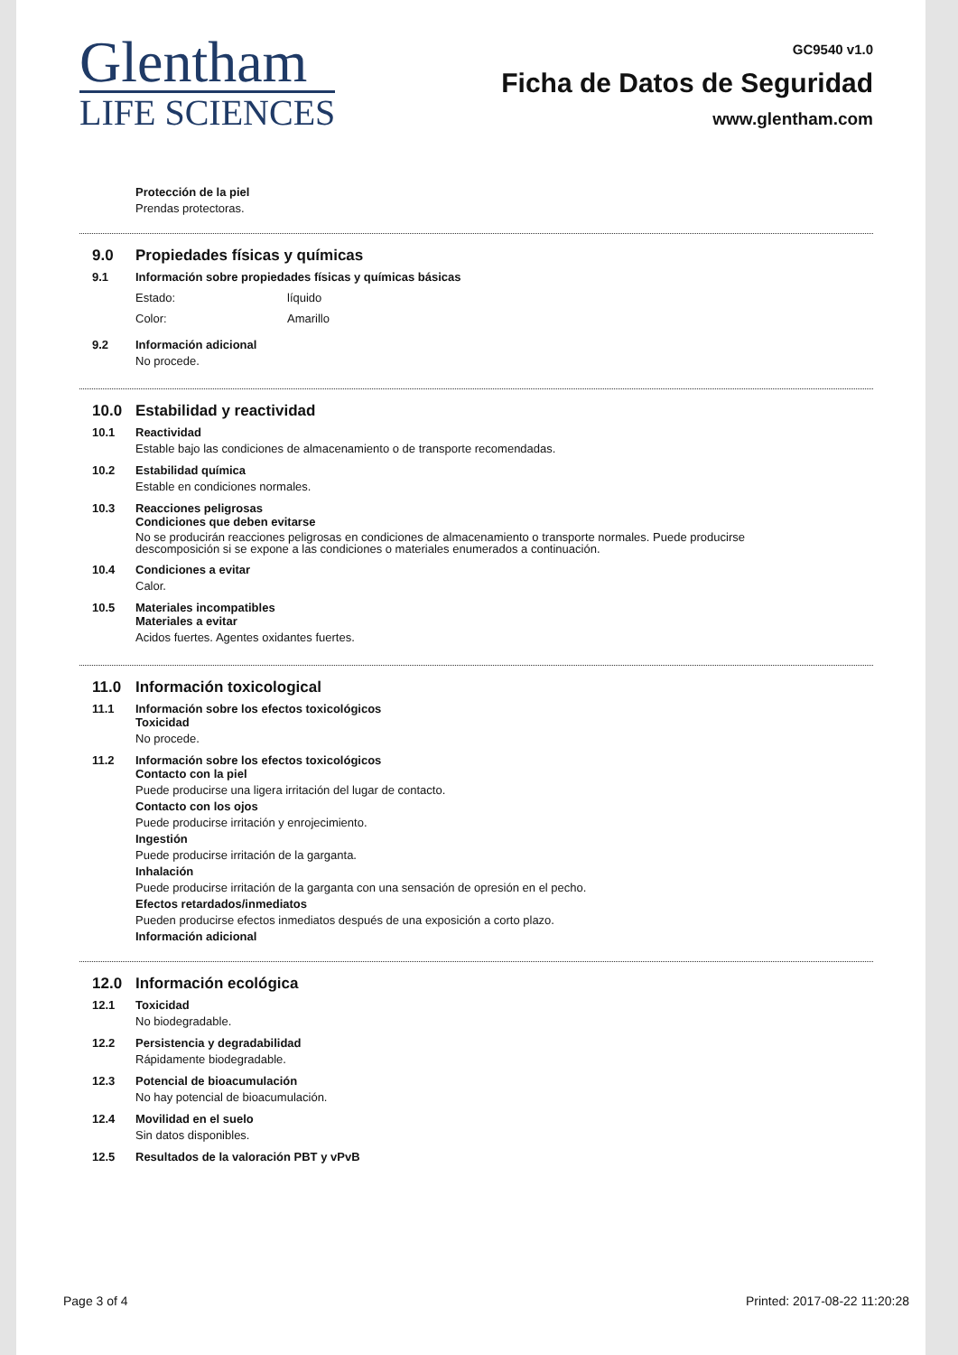Glentham
LIFE SCIENCES
GC9540 v1.0
Ficha de Datos de Seguridad
www.glentham.com
Protección de la piel
Prendas protectoras.
9.0 Propiedades físicas y químicas
9.1 Información sobre propiedades físicas y químicas básicas
Estado: líquido
Color: Amarillo
9.2 Información adicional
No procede.
10.0 Estabilidad y reactividad
10.1 Reactividad
Estable bajo las condiciones de almacenamiento o de transporte recomendadas.
10.2 Estabilidad química
Estable en condiciones normales.
10.3 Reacciones peligrosas
Condiciones que deben evitarse
No se producirán reacciones peligrosas en condiciones de almacenamiento o transporte normales. Puede producirse
descomposición si se expone a las condiciones o materiales enumerados a continuación.
10.4 Condiciones a evitar
Calor.
10.5 Materiales incompatibles
Materiales a evitar
Acidos fuertes. Agentes oxidantes fuertes.
11.0 Información toxicological
11.1 Información sobre los efectos toxicológicos
Toxicidad
No procede.
11.2 Información sobre los efectos toxicológicos
Contacto con la piel
Puede producirse una ligera irritación del lugar de contacto.
Contacto con los ojos
Puede producirse irritación y enrojecimiento.
Ingestión
Puede producirse irritación de la garganta.
Inhalación
Puede producirse irritación de la garganta con una sensación de opresión en el pecho.
Efectos retardados/inmediatos
Pueden producirse efectos inmediatos después de una exposición a corto plazo.
Información adicional
12.0 Información ecológica
12.1 Toxicidad
No biodegradable.
12.2 Persistencia y degradabilidad
Rápidamente biodegradable.
12.3 Potencial de bioacumulación
No hay potencial de bioacumulación.
12.4 Movilidad en el suelo
Sin datos disponibles.
12.5 Resultados de la valoración PBT y vPvB
Page 3 of 4 Printed: 2017-08-22 11:20:28